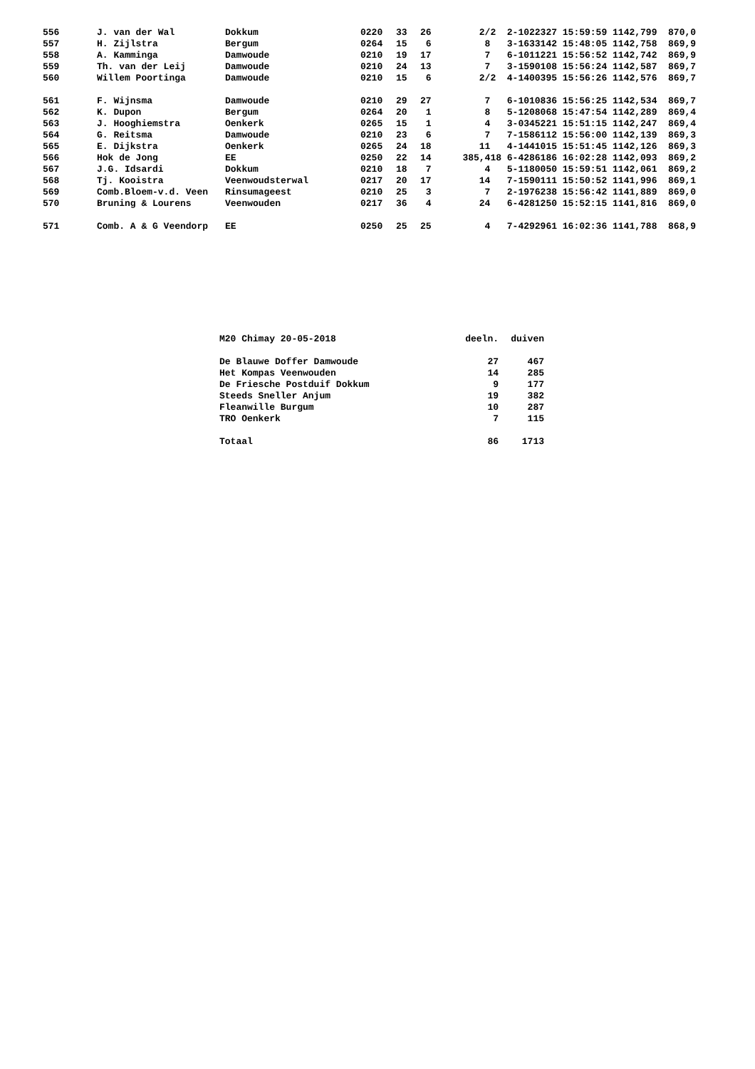| 556 | J. van der Wal | Dokkum | 0220 | 33 | 26 | 2/2 | 2-1022327 15:59:59 1142,799 870,0 |
| 557 | H. Zijlstra | Bergum | 0264 | 15 | 6 | 8 | 3-1633142 15:48:05 1142,758 869,9 |
| 558 | A. Kamminga | Damwoude | 0210 | 19 | 17 | 7 | 6-1011221 15:56:52 1142,742 869,9 |
| 559 | Th. van der Leij | Damwoude | 0210 | 24 | 13 | 7 | 3-1590108 15:56:24 1142,587 869,7 |
| 560 | Willem Poortinga | Damwoude | 0210 | 15 | 6 | 2/2 | 4-1400395 15:56:26 1142,576 869,7 |
| 561 | F. Wijnsma | Damwoude | 0210 | 29 | 27 | 7 | 6-1010836 15:56:25 1142,534 869,7 |
| 562 | K. Dupon | Bergum | 0264 | 20 | 1 | 8 | 5-1208068 15:47:54 1142,289 869,4 |
| 563 | J. Hooghiemstra | Oenkerk | 0265 | 15 | 1 | 4 | 3-0345221 15:51:15 1142,247 869,4 |
| 564 | G. Reitsma | Damwoude | 0210 | 23 | 6 | 7 | 7-1586112 15:56:00 1142,139 869,3 |
| 565 | E. Dijkstra | Oenkerk | 0265 | 24 | 18 | 11 | 4-1441015 15:51:45 1142,126 869,3 |
| 566 | Hok de Jong | EE | 0250 | 22 | 14 | 385,418 | 6-4286186 16:02:28 1142,093 869,2 |
| 567 | J.G. Idsardi | Dokkum | 0210 | 18 | 7 | 4 | 5-1180050 15:59:51 1142,061 869,2 |
| 568 | Tj. Kooistra | Veenwoudsterwal | 0217 | 20 | 17 | 14 | 7-1590111 15:50:52 1141,996 869,1 |
| 569 | Comb.Bloem-v.d. Veen | Rinsumageest | 0210 | 25 | 3 | 7 | 2-1976238 15:56:42 1141,889 869,0 |
| 570 | Bruning & Lourens | Veenwouden | 0217 | 36 | 4 | 24 | 6-4281250 15:52:15 1141,816 869,0 |
| 571 | Comb. A & G Veendorp | EE | 0250 | 25 | 25 | 4 | 7-4292961 16:02:36 1141,788 868,9 |
| M20 Chimay 20-05-2018 | deeln. | duiven |
| De Blauwe Doffer Damwoude | 27 | 467 |
| Het Kompas Veenwouden | 14 | 285 |
| De Friesche Postduif Dokkum | 9 | 177 |
| Steeds Sneller Anjum | 19 | 382 |
| Fleanwille Burgum | 10 | 287 |
| TRO Oenkerk | 7 | 115 |
| Totaal | 86 | 1713 |